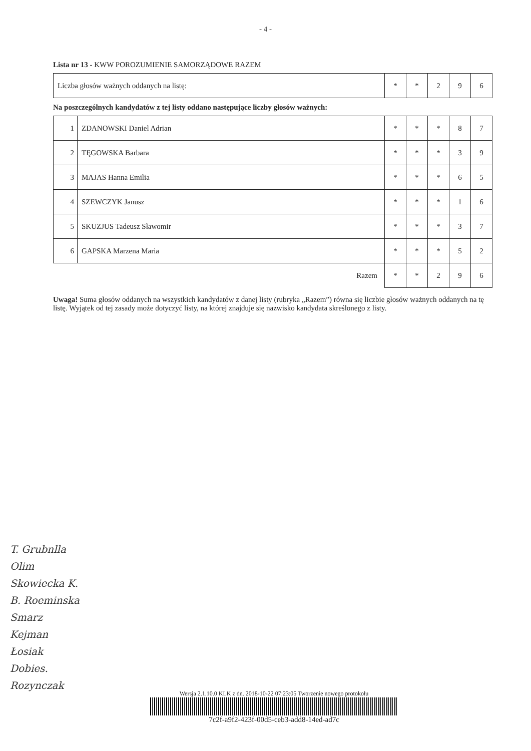- 4 -
Lista nr 13 - KWW POROZUMIENIE SAMORZĄDOWE RAZEM
| Liczba głosów ważnych oddanych na listę: | * | * | 2 | 9 | 6 |
Na poszczególnych kandydatów z tej listy oddano następujące liczby głosów ważnych:
| 1 | ZDANOWSKI Daniel Adrian | * | * | * | 8 | 7 |
| 2 | TĘGOWSKA Barbara | * | * | * | 3 | 9 |
| 3 | MAJAS Hanna Emilia | * | * | * | 6 | 5 |
| 4 | SZEWCZYK Janusz | * | * | * | 1 | 6 |
| 5 | SKUZJUS Tadeusz Sławomir | * | * | * | 3 | 7 |
| 6 | GAPSKA Marzena Maria | * | * | * | 5 | 2 |
| Razem | | * | * | 2 | 9 | 6 |
Uwaga! Suma głosów oddanych na wszystkich kandydatów z danej listy (rubryka „Razem”) równa się liczbie głosów ważnych oddanych na tę listę. Wyjątek od tej zasady może dotyczyć listy, na której znajduje się nazwisko kandydata skreślonego z listy.
T. Grubnlla
Olim
Skowiecka K.
B. Roeminska
Smarz
Kejman
Łosiak
Dobies.
Rozynczak
Wersja 2.1.10.0 KLK z dn. 2018-10-22 07:23:05 Tworzenie nowego protokołu
7c2f-a9f2-423f-00d5-ceb3-add8-14ed-ad7c